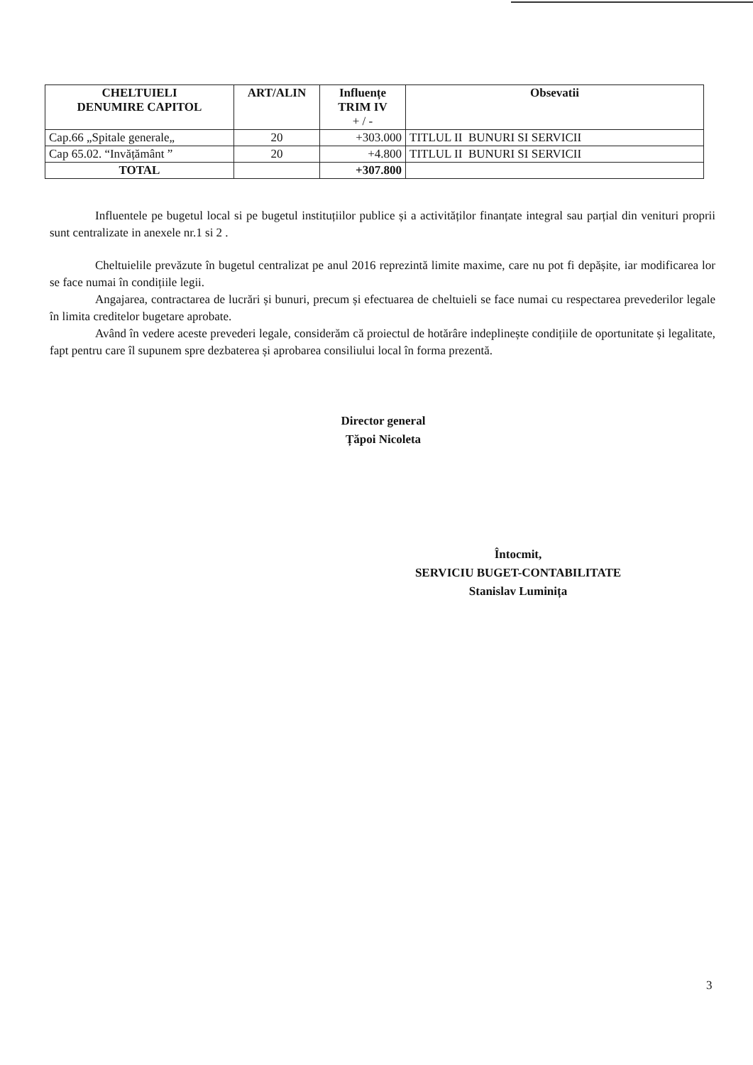| CHELTUIELI DENUMIRE CAPITOL | ART/ALIN | Influențe TRIM IV + / - | Obsevatii |
| --- | --- | --- | --- |
| Cap.66 „Spitale generale„ | 20 | +303.000 | TITLUL II BUNURI SI SERVICII |
| Cap 65.02. “Invățământ ” | 20 | +4.800 | TITLUL II BUNURI SI SERVICII |
| TOTAL | | +307.800 | |
Influentele pe bugetul local si pe bugetul instituțiilor publice și a activităților finanțate integral sau parțial din venituri proprii sunt centralizate in anexele nr.1 si 2 .
Cheltuielile prevăzute în bugetul centralizat pe anul 2016 reprezintă limite maxime, care nu pot fi depășite, iar modificarea lor se face numai în condițiile legii.
Angajarea, contractarea de lucrări și bunuri, precum și efectuarea de cheltuieli se face numai cu respectarea prevederilor legale în limita creditelor bugetare aprobate.
Având în vedere aceste prevederi legale, considerăm că proiectul de hotărâre indeplinește condițiile de oportunitate și legalitate, fapt pentru care îl supunem spre dezbaterea și aprobarea consiliului local în forma prezentă.
Director general
Țăpoi Nicoleta
Întocmit,
SERVICIU BUGET-CONTABILITATE
Stanislav Luminița
3